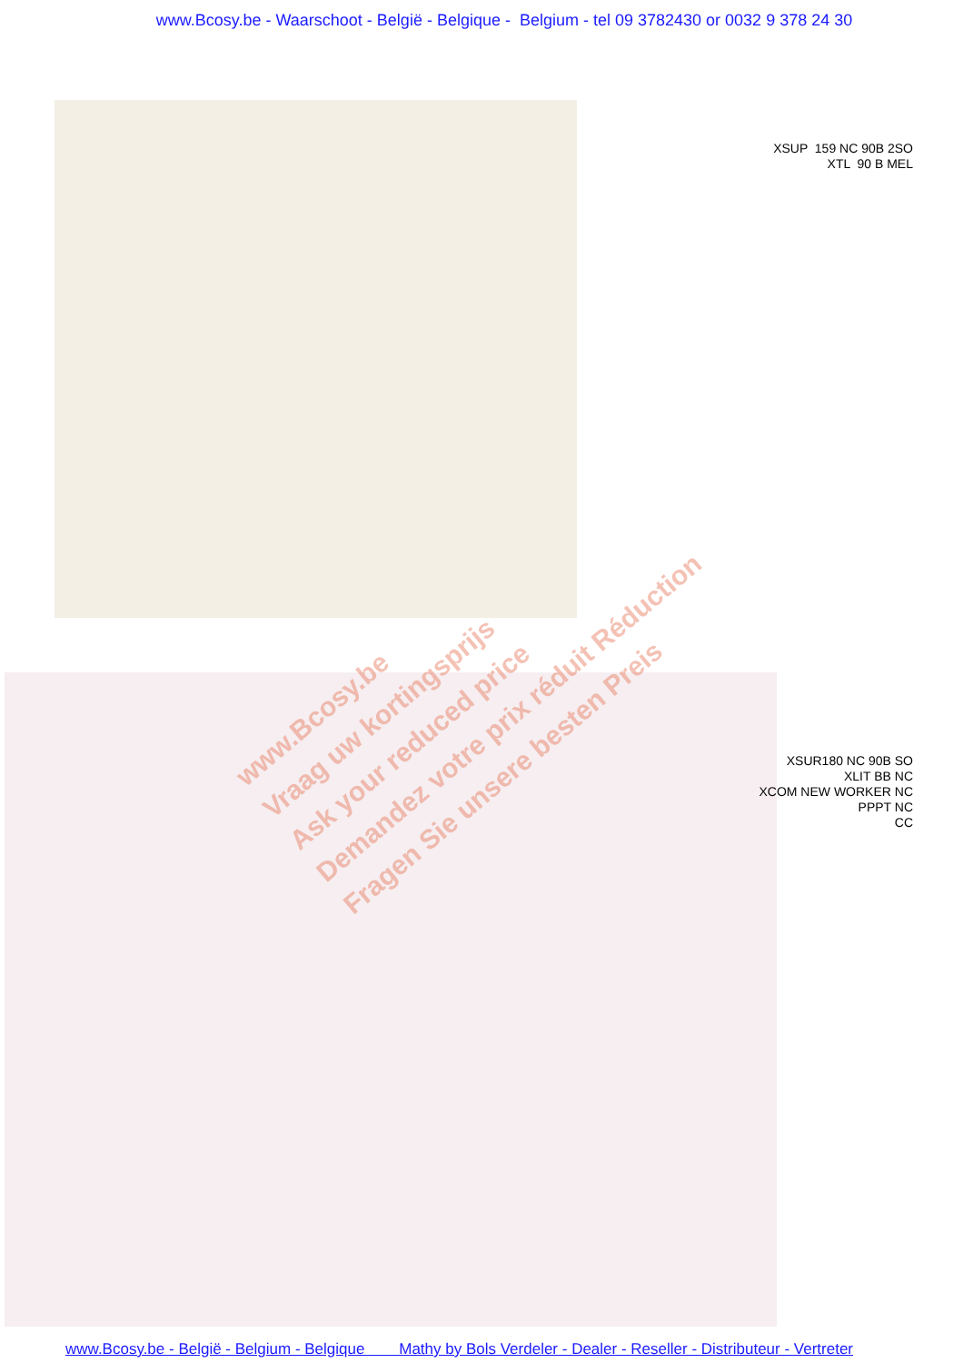www.Bcosy.be - Waarschoot - België - Belgique - Belgium - tel 09 3782430 or 0032 9 378 24 30
XSUP 159 NC 90B 2SO
XTL 90 B MEL
XSUR180 NC 90B SO
XLIT BB NC
XCOM NEW WORKER NC
PPPT NC
CC
www.Bcosy.be
Vraag uw kortingsprijs
Ask your reduced price
Demandez votre prix réduit Réduction
Fragen Sie unsere besten Preis
www.Bcosy.be - België - Belgium - Belgique Mathy by Bols Verdeler - Dealer - Reseller - Distributeur - Vertreter